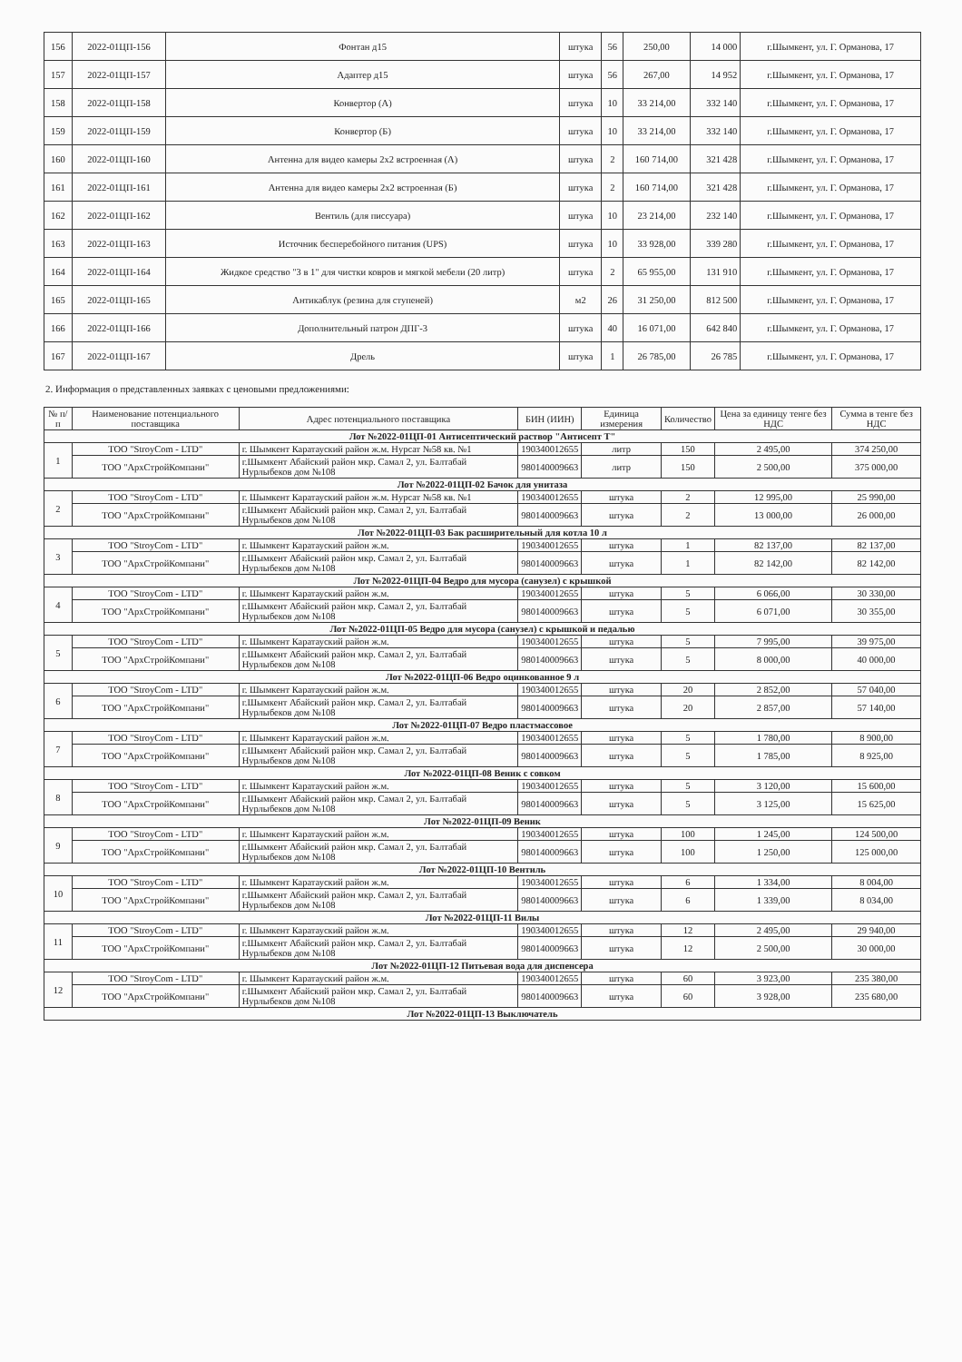| 156 | 2022-01ЦП-156 | Фонтан д15 | штука | 56 | 250,00 | 14 000 | г.Шымкент, ул. Г. Ормановa, 17 |
| 157 | 2022-01ЦП-157 | Адаптер д15 | штука | 56 | 267,00 | 14 952 | г.Шымкент, ул. Г. Ормановa, 17 |
| 158 | 2022-01ЦП-158 | Конвертор (А) | штука | 10 | 33 214,00 | 332 140 | г.Шымкент, ул. Г. Ормановa, 17 |
| 159 | 2022-01ЦП-159 | Конвертор (Б) | штука | 10 | 33 214,00 | 332 140 | г.Шымкент, ул. Г. Ормановa, 17 |
| 160 | 2022-01ЦП-160 | Антенна для видео камеры 2х2 встроенная (А) | штука | 2 | 160 714,00 | 321 428 | г.Шымкент, ул. Г. Ормановa, 17 |
| 161 | 2022-01ЦП-161 | Антенна для видео камеры 2х2 встроенная (Б) | штука | 2 | 160 714,00 | 321 428 | г.Шымкент, ул. Г. Ормановa, 17 |
| 162 | 2022-01ЦП-162 | Вентиль (для писсуара) | штука | 10 | 23 214,00 | 232 140 | г.Шымкент, ул. Г. Ормановa, 17 |
| 163 | 2022-01ЦП-163 | Источник бесперебойного питания (UPS) | штука | 10 | 33 928,00 | 339 280 | г.Шымкент, ул. Г. Ормановa, 17 |
| 164 | 2022-01ЦП-164 | Жидкое средство "3 в 1" для чистки ковров и мягкой мебели (20 литр) | штука | 2 | 65 955,00 | 131 910 | г.Шымкент, ул. Г. Ормановa, 17 |
| 165 | 2022-01ЦП-165 | Антикаблук (резина для ступеней) | м2 | 26 | 31 250,00 | 812 500 | г.Шымкент, ул. Г. Ормановa, 17 |
| 166 | 2022-01ЦП-166 | Дополнительный патрон ДПГ-3 | штука | 40 | 16 071,00 | 642 840 | г.Шымкент, ул. Г. Ормановa, 17 |
| 167 | 2022-01ЦП-167 | Дрель | штука | 1 | 26 785,00 | 26 785 | г.Шымкент, ул. Г. Ормановa, 17 |
2. Информация о представленных заявках с ценовыми предложениями:
| № п/п | Наименование потенциального поставщика | Адрес потенциального поставщика | БИН (ИИН) | Единица измерения | Количество | Цена за единицу тенге без НДС | Сумма в тенге без НДС |
| --- | --- | --- | --- | --- | --- | --- | --- |
| Лот №2022-01ЦП-01 Антисептический раствор "Антисепт Т" | | | | | | | |
| 1 | ТОО "StroyCom - LTD" | г. Шымкент Каратауский район ж.м. Нурсат №58 кв. №1 | 190340012655 | литр | 150 | 2 495,00 | 374 250,00 |
| | ТОО "АрхСтройКомпани" | г.Шымкент Абайский район мкр. Самал 2, ул. Балтабай Нурлыбеков дом №108 | 980140009663 | литр | 150 | 2 500,00 | 375 000,00 |
| Лот №2022-01ЦП-02 Бачок для унитаза | | | | | | | |
| 2 | ТОО "StroyCom - LTD" | г. Шымкент Каратауский район ж.м. Нурсат №58 кв. №1 | 190340012655 | штука | 2 | 12 995,00 | 25 990,00 |
| | ТОО "АрхСтройКомпани" | г.Шымкент Абайский район мкр. Самал 2, ул. Балтабай Нурлыбеков дом №108 | 980140009663 | штука | 2 | 13 000,00 | 26 000,00 |
| Лот №2022-01ЦП-03 Бак расширительный для котла 10 л | | | | | | | |
| 3 | ТОО "StroyCom - LTD" | г. Шымкент Каратауский район ж.м. | 190340012655 | штука | 1 | 82 137,00 | 82 137,00 |
| | ТОО "АрхСтройКомпани" | г.Шымкент Абайский район мкр. Самал 2, ул. Балтабай Нурлыбеков дом №108 | 980140009663 | штука | 1 | 82 142,00 | 82 142,00 |
| Лот №2022-01ЦП-04 Ведро для мусора (санузел) с крышкой | | | | | | | |
| 4 | ТОО "StroyCom - LTD" | г. Шымкент Каратауский район ж.м. | 190340012655 | штука | 5 | 6 066,00 | 30 330,00 |
| | ТОО "АрхСтройКомпани" | г.Шымкент Абайский район мкр. Самал 2, ул. Балтабай Нурлыбеков дом №108 | 980140009663 | штука | 5 | 6 071,00 | 30 355,00 |
| Лот №2022-01ЦП-05 Ведро для мусора (санузел) с крышкой и педалью | | | | | | | |
| 5 | ТОО "StroyCom - LTD" | г. Шымкент Каратауский район ж.м. | 190340012655 | штука | 5 | 7 995,00 | 39 975,00 |
| | ТОО "АрхСтройКомпани" | г.Шымкент Абайский район мкр. Самал 2, ул. Балтабай Нурлыбеков дом №108 | 980140009663 | штука | 5 | 8 000,00 | 40 000,00 |
| Лот №2022-01ЦП-06 Ведро оцинкованное 9 л | | | | | | | |
| 6 | ТОО "StroyCom - LTD" | г. Шымкент Каратауский район ж.м. | 190340012655 | штука | 20 | 2 852,00 | 57 040,00 |
| | ТОО "АрхСтройКомпани" | г.Шымкент Абайский район мкр. Самал 2, ул. Балтабай Нурлыбеков дом №108 | 980140009663 | штука | 20 | 2 857,00 | 57 140,00 |
| Лот №2022-01ЦП-07 Ведро пластмассовое | | | | | | | |
| 7 | ТОО "StroyCom - LTD" | г. Шымкент Каратауский район ж.м. | 190340012655 | штука | 5 | 1 780,00 | 8 900,00 |
| | ТОО "АрхСтройКомпани" | г.Шымкент Абайский район мкр. Самал 2, ул. Балтабай Нурлыбеков дом №108 | 980140009663 | штука | 5 | 1 785,00 | 8 925,00 |
| Лот №2022-01ЦП-08 Веник с совком | | | | | | | |
| 8 | ТОО "StroyCom - LTD" | г. Шымкент Каратауский район ж.м. | 190340012655 | штука | 5 | 3 120,00 | 15 600,00 |
| | ТОО "АрхСтройКомпани" | г.Шымкент Абайский район мкр. Самал 2, ул. Балтабай Нурлыбеков дом №108 | 980140009663 | штука | 5 | 3 125,00 | 15 625,00 |
| Лот №2022-01ЦП-09 Веник | | | | | | | |
| 9 | ТОО "StroyCom - LTD" | г. Шымкент Каратауский район ж.м. | 190340012655 | штука | 100 | 1 245,00 | 124 500,00 |
| | ТОО "АрхСтройКомпани" | г.Шымкент Абайский район мкр. Самал 2, ул. Балтабай Нурлыбеков дом №108 | 980140009663 | штука | 100 | 1 250,00 | 125 000,00 |
| Лот №2022-01ЦП-10 Вентиль | | | | | | | |
| 10 | ТОО "StroyCom - LTD" | г. Шымкент Каратауский район ж.м. | 190340012655 | штука | 6 | 1 334,00 | 8 004,00 |
| | ТОО "АрхСтройКомпани" | г.Шымкент Абайский район мкр. Самал 2, ул. Балтабай Нурлыбеков дом №108 | 980140009663 | штука | 6 | 1 339,00 | 8 034,00 |
| Лот №2022-01ЦП-11 Вилы | | | | | | | |
| 11 | ТОО "StroyCom - LTD" | г. Шымкент Каратауский район ж.м. | 190340012655 | штука | 12 | 2 495,00 | 29 940,00 |
| | ТОО "АрхСтройКомпани" | г.Шымкент Абайский район мкр. Самал 2, ул. Балтабай Нурлыбеков дом №108 | 980140009663 | штука | 12 | 2 500,00 | 30 000,00 |
| Лот №2022-01ЦП-12 Питьевая вода для диспенсера | | | | | | | |
| 12 | ТОО "StroyCom - LTD" | г. Шымкент Каратауский район ж.м. | 190340012655 | штука | 60 | 3 923,00 | 235 380,00 |
| | ТОО "АрхСтройКомпани" | г.Шымкент Абайский район мкр. Самал 2, ул. Балтабай Нурлыбеков дом №108 | 980140009663 | штука | 60 | 3 928,00 | 235 680,00 |
| Лот №2022-01ЦП-13 Выключатель | | | | | | | |